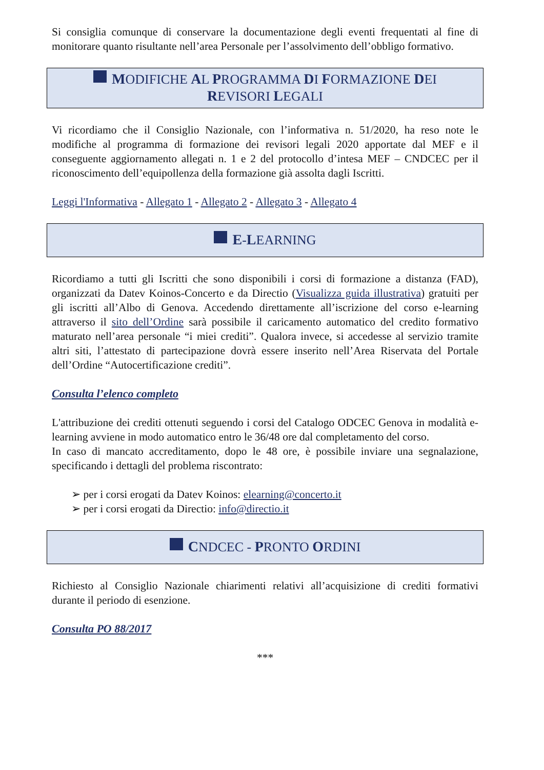Si consiglia comunque di conservare la documentazione degli eventi frequentati al fine di monitorare quanto risultante nell’area Personale per l’assolvimento dell’obbligo formativo.
MODIFICHE AL PROGRAMMA DI FORMAZIONE DEI REVISORI LEGALI
Vi ricordiamo che il Consiglio Nazionale, con l’informativa n. 51/2020, ha reso note le modifiche al programma di formazione dei revisori legali 2020 apportate dal MEF e il conseguente aggiornamento allegati n. 1 e 2 del protocollo d’intesa MEF – CNDCEC per il riconoscimento dell’equipollenza della formazione già assolta dagli Iscritti.
Leggi l'Informativa - Allegato 1 - Allegato 2 - Allegato 3 - Allegato 4
E-LEARNING
Ricordiamo a tutti gli Iscritti che sono disponibili i corsi di formazione a distanza (FAD), organizzati da Datev Koinos-Concerto e da Directio (Visualizza guida illustrativa) gratuiti per gli iscritti all’Albo di Genova. Accedendo direttamente all’iscrizione del corso e-learning attraverso il sito dell’Ordine sarà possibile il caricamento automatico del credito formativo maturato nell’area personale “i miei crediti”. Qualora invece, si accedesse al servizio tramite altri siti, l’attestato di partecipazione dovrà essere inserito nell’Area Riservata del Portale dell’Ordine “Autocertificazione crediti”.
Consulta l’elenco completo
L'attribuzione dei crediti ottenuti seguendo i corsi del Catalogo ODCEC Genova in modalità e-learning avviene in modo automatico entro le 36/48 ore dal completamento del corso.
In caso di mancato accreditamento, dopo le 48 ore, è possibile inviare una segnalazione, specificando i dettagli del problema riscontrato:
➢ per i corsi erogati da Datev Koinos: elearning@concerto.it
➢ per i corsi erogati da Directio: info@directio.it
CNDCEC - PRONTO ORDINI
Richiesto al Consiglio Nazionale chiarimenti relativi all’acquisizione di crediti formativi durante il periodo di esenzione.
Consulta PO 88/2017
***